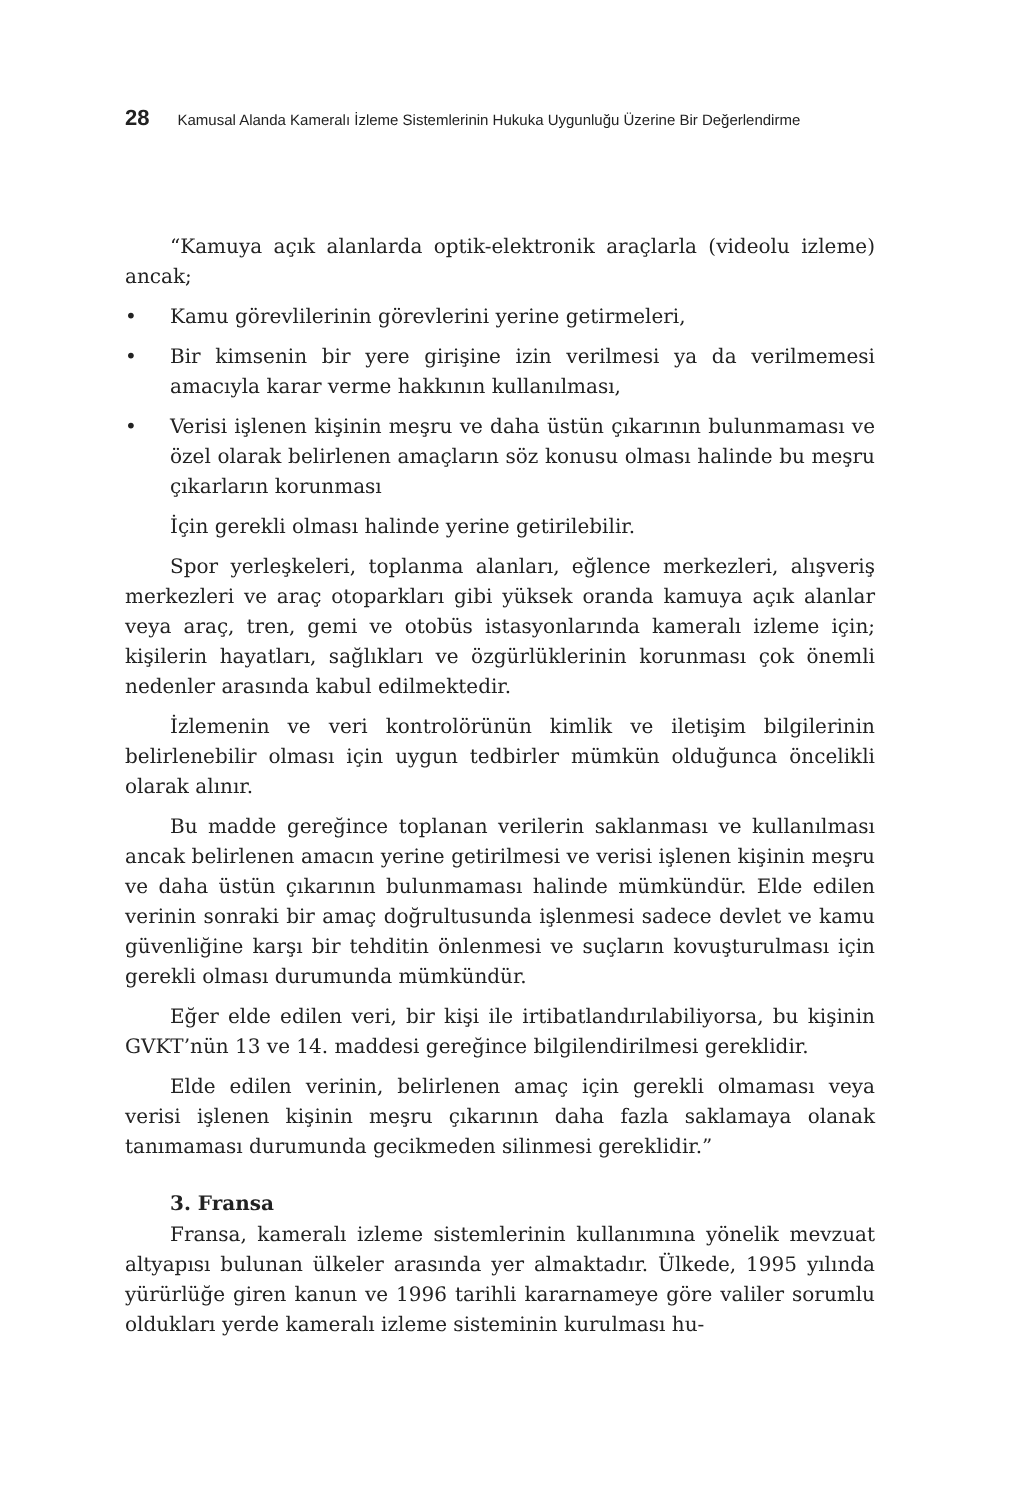28 Kamusal Alanda Kameralı İzleme Sistemlerinin Hukuka Uygunluğu Üzerine Bir Değerlendirme
“Kamuya açık alanlarda optik-elektronik araçlarla (videolu izleme) ancak;
• Kamu görevlilerinin görevlerini yerine getirmeleri,
• Bir kimsenin bir yere girişine izin verilmesi ya da verilmemesi amacıyla karar verme hakkının kullanılması,
• Verisi işlenen kişinin meşru ve daha üstün çıkarının bulunmaması ve özel olarak belirlenen amaçların söz konusu olması halinde bu meşru çıkarların korunması
İçin gerekli olması halinde yerine getirilebilir.
Spor yerleşkeleri, toplanma alanları, eğlence merkezleri, alışveriş merkezleri ve araç otoparkları gibi yüksek oranda kamuya açık alanlar veya araç, tren, gemi ve otobüs istasyonlarında kameralı izleme için; kişilerin hayatları, sağlıkları ve özgürlüklerinin korunması çok önemli nedenler arasında kabul edilmektedir.
İzlemenin ve veri kontrolörünün kimlik ve iletişim bilgilerinin belirlenebilir olması için uygun tedbirler mümkün olduğunca öncelikli olarak alınır.
Bu madde gereğince toplanan verilerin saklanması ve kullanılması ancak belirlenen amacın yerine getirilmesi ve verisi işlenen kişinin meşru ve daha üstün çıkarının bulunmaması halinde mümkündür. Elde edilen verinin sonraki bir amaç doğrultusunda işlenmesi sadece devlet ve kamu güvenliğine karşı bir tehditin önlenmesi ve suçların kovuşturulması için gerekli olması durumunda mümkündür.
Eğer elde edilen veri, bir kişi ile irtibatlandırılabiliyorsa, bu kişinin GVKT’nün 13 ve 14. maddesi gereğince bilgilendirilmesi gereklidir.
Elde edilen verinin, belirlenen amaç için gerekli olmaması veya verisi işlenen kişinin meşru çıkarının daha fazla saklamaya olanak tanımaması durumunda gecikmeden silinmesi gereklidir.”
3. Fransa
Fransa, kameralı izleme sistemlerinin kullanımına yönelik mevzuat altyapısı bulunan ülkeler arasında yer almaktadır. Ülkede, 1995 yılında yürürlüğe giren kanun ve 1996 tarihli kararnameye göre valiler sorumlu oldukları yerde kameralı izleme sisteminin kurulması hu-